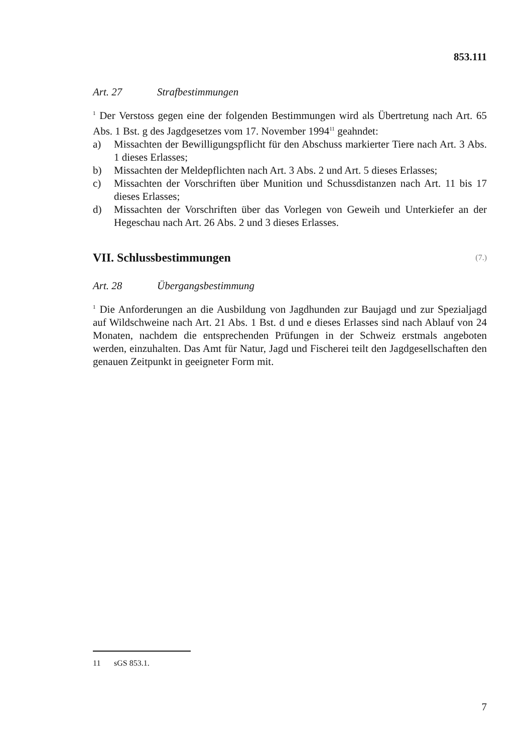853.111
Art. 27 Strafbestimmungen
<sup>1</sup> Der Verstoss gegen eine der folgenden Bestimmungen wird als Übertretung nach Art. 65 Abs. 1 Bst. g des Jagdgesetzes vom 17. November 1994<sup>11</sup> geahndet:
a) Missachten der Bewilligungspflicht für den Abschuss markierter Tiere nach Art. 3 Abs. 1 dieses Erlasses;
b) Missachten der Meldepflichten nach Art. 3 Abs. 2 und Art. 5 dieses Erlasses;
c) Missachten der Vorschriften über Munition und Schussdistanzen nach Art. 11 bis 17 dieses Erlasses;
d) Missachten der Vorschriften über das Vorlegen von Geweih und Unterkiefer an der Hegeschau nach Art. 26 Abs. 2 und 3 dieses Erlasses.
VII. Schlussbestimmungen (7.)
Art. 28 Übergangsbestimmung
<sup>1</sup> Die Anforderungen an die Ausbildung von Jagdhunden zur Baujagd und zur Spezialjagd auf Wildschweine nach Art. 21 Abs. 1 Bst. d und e dieses Erlasses sind nach Ablauf von 24 Monaten, nachdem die entsprechenden Prüfungen in der Schweiz erstmals angeboten werden, einzuhalten. Das Amt für Natur, Jagd und Fischerei teilt den Jagdgesellschaften den genauen Zeitpunkt in geeigneter Form mit.
11 sGS 853.1.
7